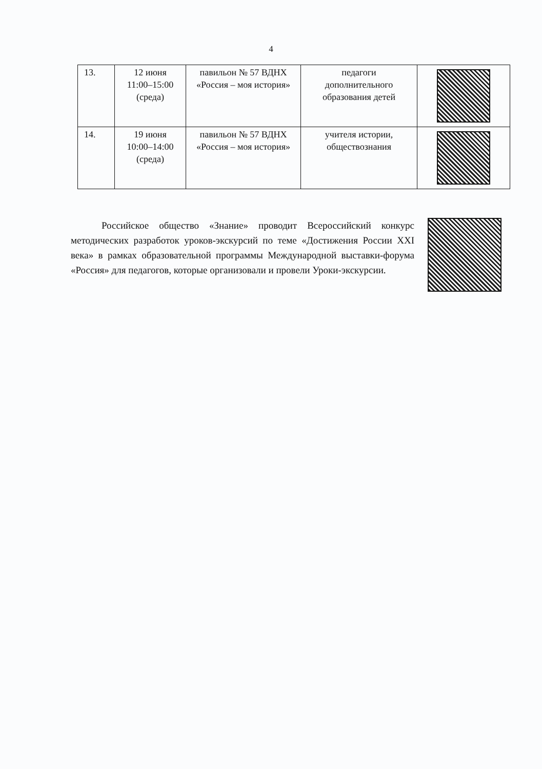4
| 13. | 12 июня 11:00–15:00 (среда) | павильон № 57 ВДНХ «Россия – моя история» | педагоги дополнительного образования детей | |
| 14. | 19 июня 10:00–14:00 (среда) | павильон № 57 ВДНХ «Россия – моя история» | учителя истории, обществознания | |
Российское общество «Знание» проводит Всероссийский конкурс методических разработок уроков-экскурсий по теме «Достижения России XXI века» в рамках образовательной программы Международной выставки-форума «Россия» для педагогов, которые организовали и провели Уроки-экскурсии.